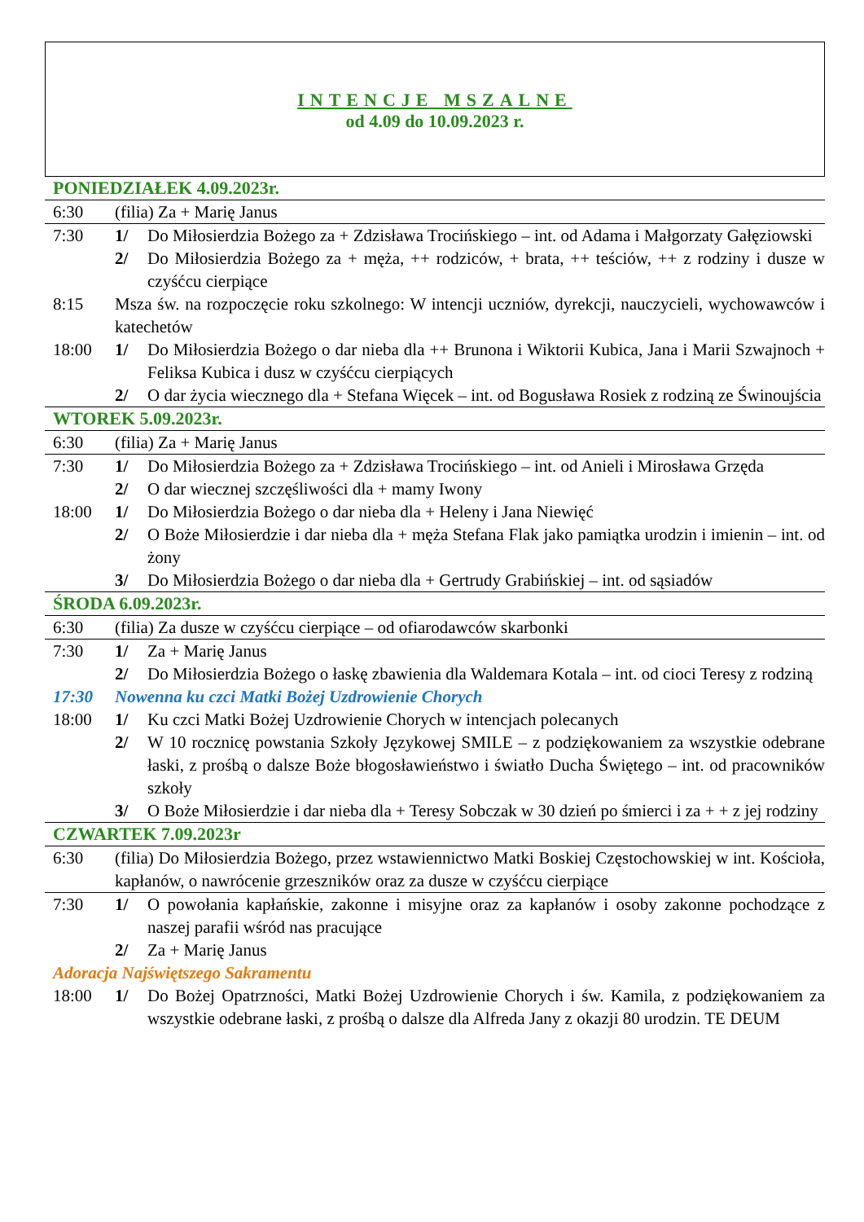INTENCJE MSZALNE
od 4.09 do 10.09.2023 r.
| PONIEDZIAŁEK 4.09.2023r. | | |
| 6:30 | (filia) Za + Marię Janus | |
| 7:30 | 1/ | Do Miłosierdzia Bożego za + Zdzisława Trocińskiego – int. od Adama i Małgorzaty Gałęziowski |
| | 2/ | Do Miłosierdzia Bożego za + męża, ++ rodziców, + brata, ++ teściów, ++ z rodziny i dusze w czyśćcu cierpiące |
| 8:15 | Msza św. na rozpoczęcie roku szkolnego: W intencji uczniów, dyrekcji, nauczycieli, wychowawców i katechetów | |
| 18:00 | 1/ | Do Miłosierdzia Bożego o dar nieba dla ++ Brunona i Wiktorii Kubica, Jana i Marii Szwajnoch + Feliksa Kubica i dusz w czyśćcu cierpiących |
| | 2/ | O dar życia wiecznego dla + Stefana Więcek – int. od Bogusława Rosiek z rodziną ze Świnoujścia |
| WTOREK 5.09.2023r. | | |
| 6:30 | (filia) Za + Marię Janus | |
| 7:30 | 1/ | Do Miłosierdzia Bożego za + Zdzisława Trocińskiego – int. od Anieli i Mirosława Grzęda |
| | 2/ | O dar wiecznej szczęśliwości dla + mamy Iwony |
| 18:00 | 1/ | Do Miłosierdzia Bożego o dar nieba dla + Heleny i Jana Niewięć |
| | 2/ | O Boże Miłosierdzie i dar nieba dla + męża Stefana Flak jako pamiątka urodzin i imienin – int. od żony |
| | 3/ | Do Miłosierdzia Bożego o dar nieba dla + Gertrudy Grabińskiej – int. od sąsiadów |
| ŚRODA 6.09.2023r. | | |
| 6:30 | (filia) Za dusze w czyśćcu cierpiące – od ofiarodawców skarbonki | |
| 7:30 | 1/ | Za + Marię Janus |
| | 2/ | Do Miłosierdzia Bożego o łaskę zbawienia dla Waldemara Kotala – int. od cioci Teresy z rodziną |
| 17:30 | Nowenna ku czci Matki Bożej Uzdrowienie Chorych | |
| 18:00 | 1/ | Ku czci Matki Bożej Uzdrowienie Chorych w intencjach polecanych |
| | 2/ | W 10 rocznicę powstania Szkoły Językowej SMILE – z podziękowaniem za wszystkie odebrane łaski, z prośbą o dalsze Boże błogosławieństwo i światło Ducha Świętego – int. od pracowników szkoły |
| | 3/ | O Boże Miłosierdzie i dar nieba dla + Teresy Sobczak w 30 dzień po śmierci i za + + z jej rodziny |
| CZWARTEK 7.09.2023r | | |
| 6:30 | (filia) Do Miłosierdzia Bożego, przez wstawiennictwo Matki Boskiej Częstochowskiej w int. Kościoła, kapłanów, o nawrócenie grzeszników oraz za dusze w czyśćcu cierpiące | |
| 7:30 | 1/ | O powołania kapłańskie, zakonne i misyjne oraz za kapłanów i osoby zakonne pochodzące z naszej parafii wśród nas pracujące |
| | 2/ | Za + Marię Janus |
| Adoracja Najświętszego Sakramentu | | |
| 18:00 | 1/ | Do Bożej Opatrzności, Matki Bożej Uzdrowienie Chorych i św. Kamila, z podziękowaniem za wszystkie odebrane łaski, z prośbą o dalsze dla Alfreda Jany z okazji 80 urodzin. TE DEUM |